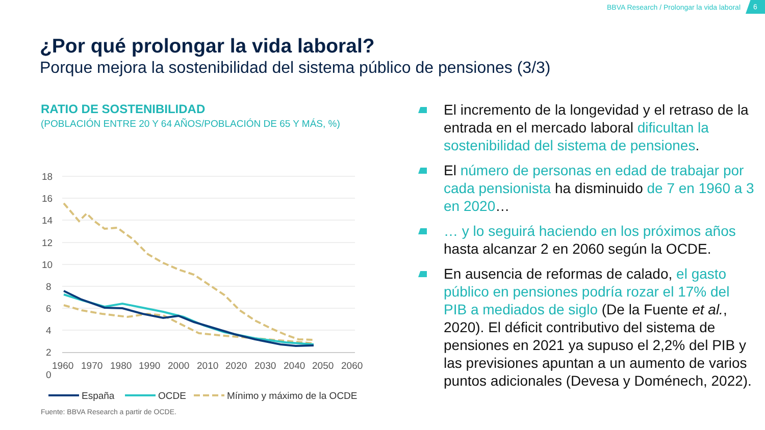BBVA Research / Prolongar la vida laboral 6
¿Por qué prolongar la vida laboral?
Porque mejora la sostenibilidad del sistema público de pensiones (3/3)
RATIO DE SOSTENIBILIDAD
(POBLACIÓN ENTRE 20 Y 64 AÑOS/POBLACIÓN DE 65 Y MÁS, %)
18
16
14
12
10
8
6
4
2
0
1960
1970
1980
1990
2000
2010
2020
2030
2040
2050
2060
España
OCDE
Mínimo y máximo de la OCDE
Fuente: BBVA Research a partir de OCDE.
El incremento de la longevidad y el retraso de la entrada en el mercado laboral dificultan la sostenibilidad del sistema de pensiones.
El número de personas en edad de trabajar por cada pensionista ha disminuido de 7 en 1960 a 3 en 2020…
… y lo seguirá haciendo en los próximos años hasta alcanzar 2 en 2060 según la OCDE.
En ausencia de reformas de calado, el gasto público en pensiones podría rozar el 17% del PIB a mediados de siglo (De la Fuente et al., 2020). El déficit contributivo del sistema de pensiones en 2021 ya supuso el 2,2% del PIB y las previsiones apuntan a un aumento de varios puntos adicionales (Devesa y Doménech, 2022).